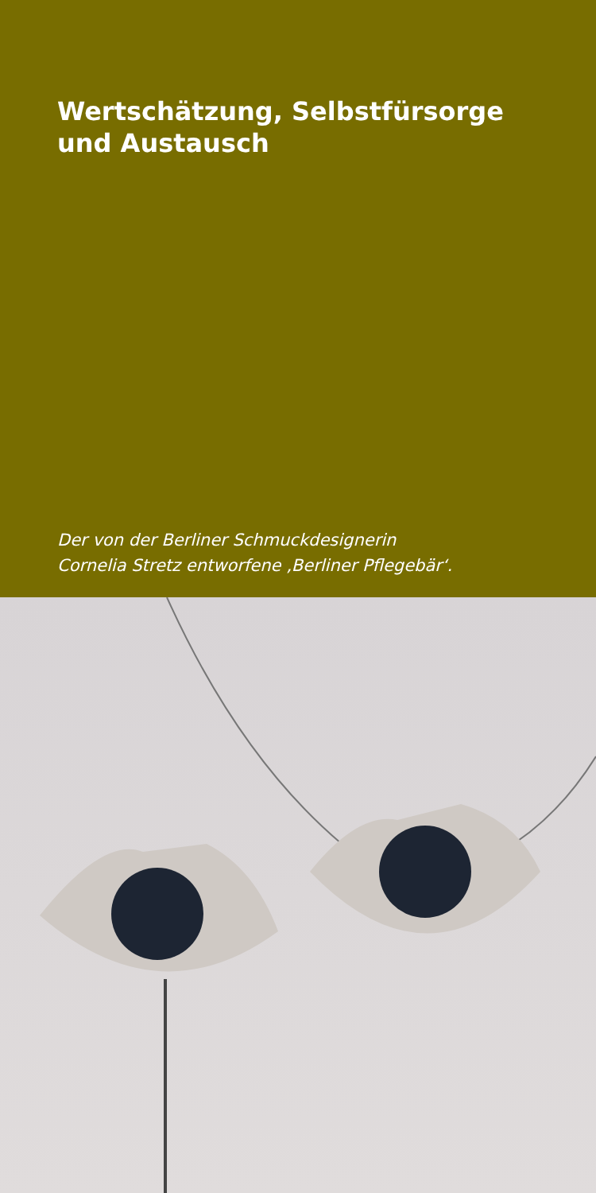Wertschätzung, Selbstfürsorge
und Austausch
Der von der Berliner Schmuckdesignerin
Cornelia Stretz entworfene ‚Berliner Pflegebär‘.